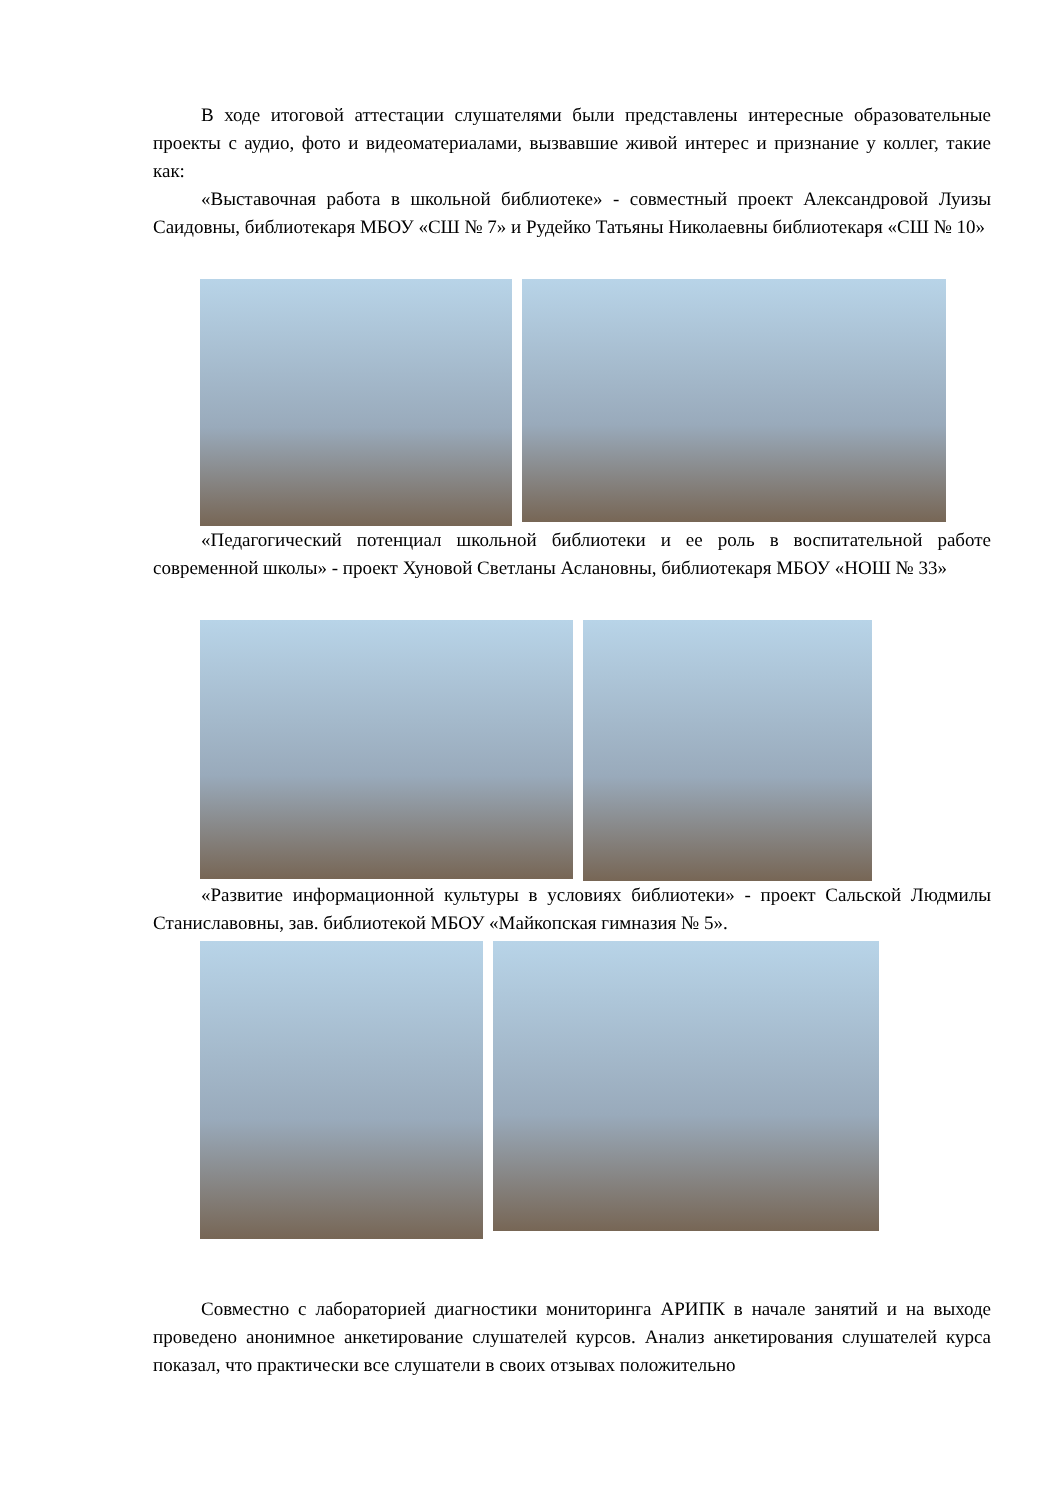В ходе итоговой аттестации слушателями были представлены интересные образовательные проекты с аудио, фото и видеоматериалами, вызвавшие живой интерес и признание у коллег, такие как:
«Выставочная работа в школьной библиотеке» - совместный проект Александровой Луизы Саидовны, библиотекаря МБОУ «СШ № 7» и Рудейко Татьяны Николаевны библиотекаря «СШ № 10»
«Педагогический потенциал школьной библиотеки и ее роль в воспитательной работе современной школы» - проект Хуновой Светланы Аслановны, библиотекаря МБОУ «НОШ № 33»
«Развитие информационной культуры в условиях библиотеки» - проект Сальской Людмилы Станиславовны, зав. библиотекой МБОУ «Майкопская гимназия № 5».
Совместно с лабораторией диагностики мониторинга АРИПК в начале занятий и на выходе проведено анонимное анкетирование слушателей курсов. Анализ анкетирования слушателей курса показал, что практически все слушатели в своих отзывах положительно